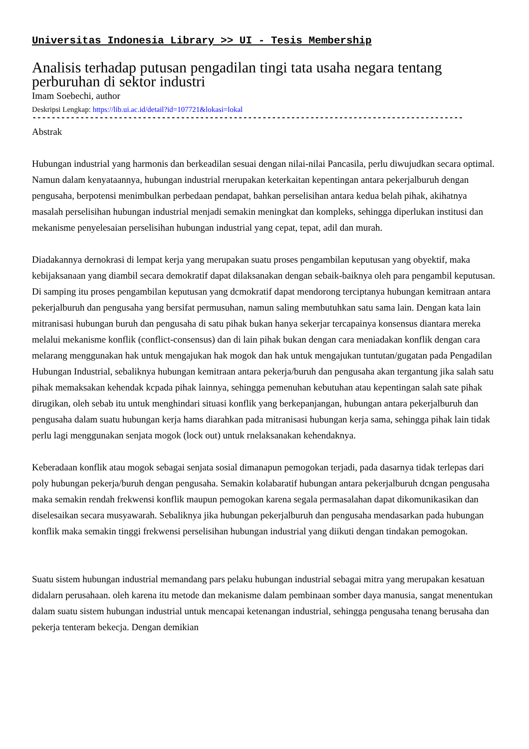Universitas Indonesia Library >> UI - Tesis Membership
Analisis terhadap putusan pengadilan tingi tata usaha negara tentang perburuhan di sektor industri
Imam Soebechi, author
Deskripsi Lengkap: https://lib.ui.ac.id/detail?id=107721&lokasi=lokal
------------------------------------------------------------------------------------------
Abstrak
Hubungan industrial yang harmonis dan berkeadilan sesuai dengan nilai-nilai Pancasila, perlu diwujudkan secara optimal. Namun dalam kenyataannya, hubungan industrial rnerupakan keterkaitan kepentingan antara pekerjalburuh dengan pengusaha, berpotensi menimbulkan perbedaan pendapat, bahkan perselisihan antara kedua belah pihak, akihatnya masalah perselisihan hubungan industrial menjadi semakin meningkat dan kompleks, sehingga diperlukan institusi dan mekanisme penyelesaian perselisihan hubungan industrial yang cepat, tepat, adil dan murah.
Diadakannya dernokrasi di lempat kerja yang merupakan suatu proses pengambilan keputusan yang obyektif, maka kebijaksanaan yang diambil secara demokratif dapat dilaksanakan dengan sebaik-baiknya oleh para pengambil keputusan. Di samping itu proses pengambilan keputusan yang dcmokratif dapat mendorong terciptanya hubungan kemitraan antara pekerjalburuh dan pengusaha yang bersifat permusuhan, namun saling membutuhkan satu sama lain. Dengan kata lain mitranisasi hubungan buruh dan pengusaha di satu pihak bukan hanya sekerjar tercapainya konsensus diantara mereka melalui mekanisme konflik (conflict-consensus) dan di lain pihak bukan dengan cara meniadakan konflik dengan cara melarang menggunakan hak untuk mengajukan hak mogok dan hak untuk mengajukan tuntutan/gugatan pada Pengadilan Hubungan Industrial, sebaliknya hubungan kemitraan antara pekerja/buruh dan pengusaha akan tergantung jika salah satu pihak memaksakan kehendak kcpada pihak lainnya, sehingga pemenuhan kebutuhan atau kepentingan salah sate pihak dirugikan, oleh sebab itu untuk menghindari situasi konflik yang berkepanjangan, hubungan antara pekerjalburuh dan pengusaha dalam suatu hubungan kerja hams diarahkan pada mitranisasi hubungan kerja sama, sehingga pihak lain tidak perlu lagi menggunakan senjata mogok (lock out) untuk rnelaksanakan kehendaknya.
Keberadaan konflik atau mogok sebagai senjata sosial dimanapun pemogokan terjadi, pada dasarnya tidak terlepas dari poly hubungan pekerja/buruh dengan pengusaha. Semakin kolabaratif hubungan antara pekerjalburuh dcngan pengusaha maka semakin rendah frekwensi konflik maupun pemogokan karena segala permasalahan dapat dikomunikasikan dan diselesaikan secara musyawarah. Sebaliknya jika hubungan pekerjalburuh dan pengusaha mendasarkan pada hubungan konflik maka semakin tinggi frekwensi perselisihan hubungan industrial yang diikuti dengan tindakan pemogokan.
Suatu sistem hubungan industrial memandang pars pelaku hubungan industrial sebagai mitra yang merupakan kesatuan didalarn perusahaan. oleh karena itu metode dan mekanisme dalam pembinaan somber daya manusia, sangat menentukan dalam suatu sistem hubungan industrial untuk mencapai ketenangan industrial, sehingga pengusaha tenang berusaha dan pekerja tenteram bekecja. Dengan demikian